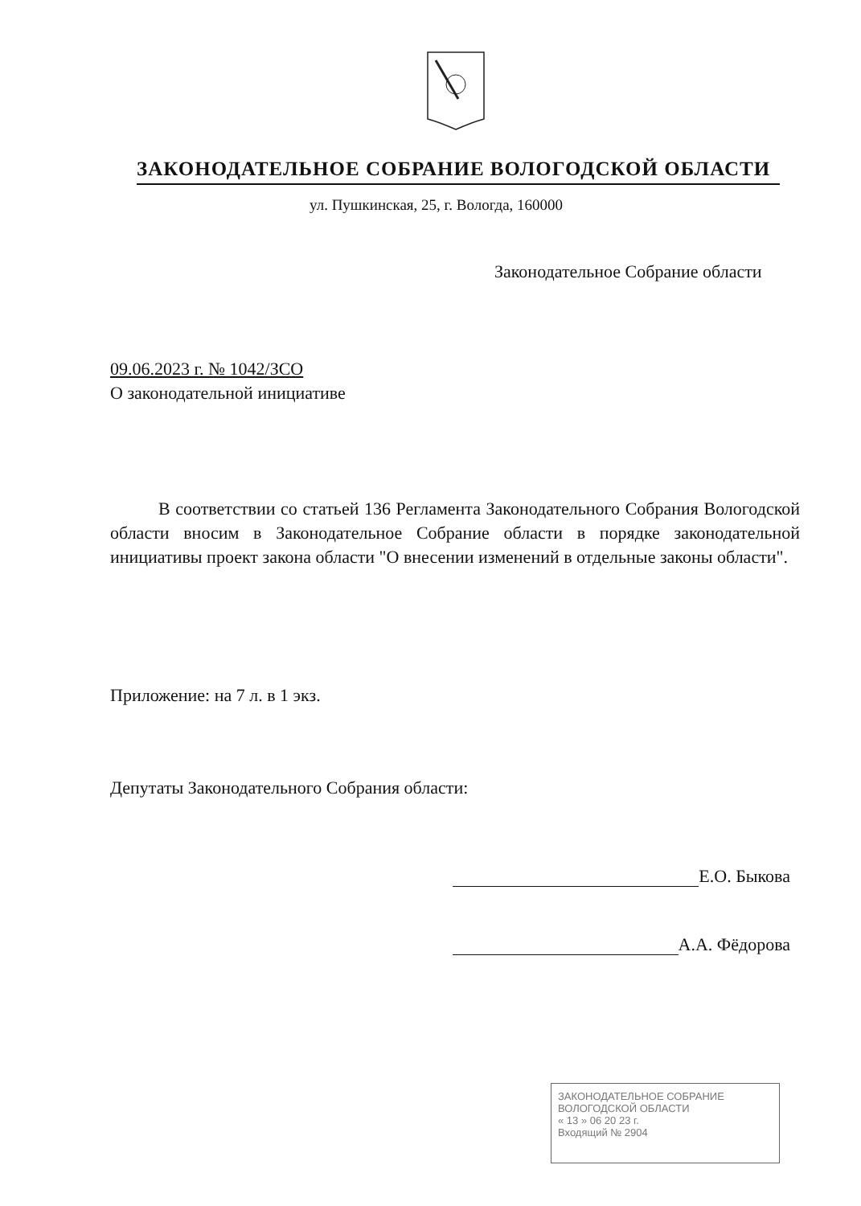ЗАКОНОДАТЕЛЬНОЕ СОБРАНИЕ ВОЛОГОДСКОЙ ОБЛАСТИ
ул. Пушкинская, 25, г. Вологда, 160000
Законодательное Собрание области
09.06.2023 г. № 1042/ЗСО
О законодательной инициативе
В соответствии со статьей 136 Регламента Законодательного Собрания Вологодской области вносим в Законодательное Собрание области в порядке законодательной инициативы проект закона области "О внесении изменений в отдельные законы области".
Приложение: на 7 л. в 1 экз.
Депутаты Законодательного Собрания области:
Е.О. Быкова
А.А. Фёдорова
ЗАКОНОДАТЕЛЬНОЕ СОБРАНИЕ
ВОЛОГОДСКОЙ ОБЛАСТИ
« 13 » 06 20 23 г.
Входящий № 2904